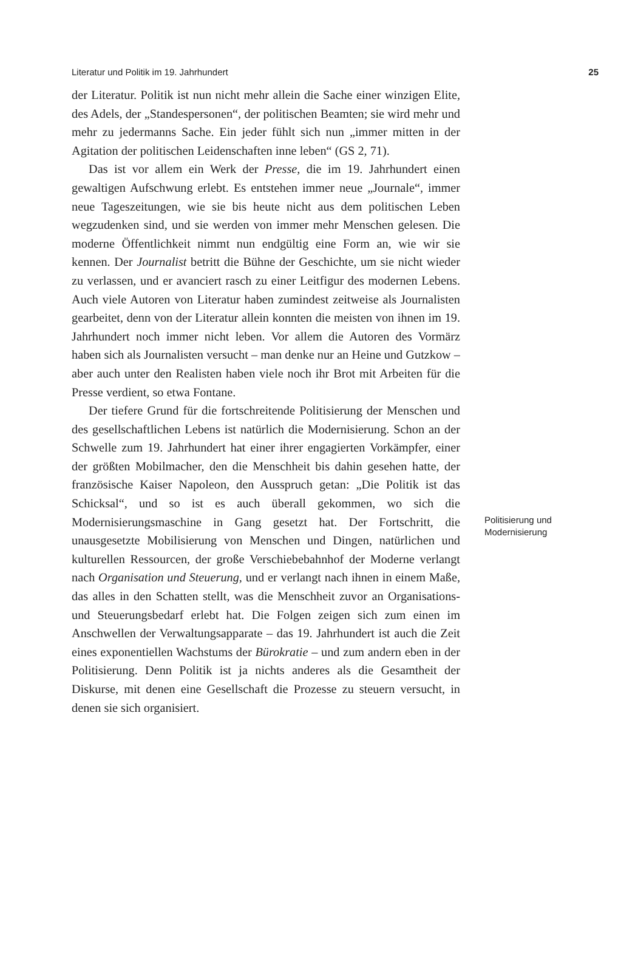Literatur und Politik im 19. Jahrhundert 25
der Literatur. Politik ist nun nicht mehr allein die Sache einer winzigen Elite, des Adels, der „Standespersonen“, der politischen Beamten; sie wird mehr und mehr zu jedermanns Sache. Ein jeder fühlt sich nun „immer mitten in der Agitation der politischen Leidenschaften inne leben“ (GS 2, 71).
Das ist vor allem ein Werk der Presse, die im 19. Jahrhundert einen gewaltigen Aufschwung erlebt. Es entstehen immer neue „Journale“, immer neue Tageszeitungen, wie sie bis heute nicht aus dem politischen Leben wegzudenken sind, und sie werden von immer mehr Menschen gelesen. Die moderne Öffentlichkeit nimmt nun endgültig eine Form an, wie wir sie kennen. Der Journalist betritt die Bühne der Geschichte, um sie nicht wieder zu verlassen, und er avanciert rasch zu einer Leitfigur des modernen Lebens. Auch viele Autoren von Literatur haben zumindest zeitweise als Journalisten gearbeitet, denn von der Literatur allein konnten die meisten von ihnen im 19. Jahrhundert noch immer nicht leben. Vor allem die Autoren des Vormärz haben sich als Journalisten versucht – man denke nur an Heine und Gutzkow – aber auch unter den Realisten haben viele noch ihr Brot mit Arbeiten für die Presse verdient, so etwa Fontane.
Der tiefere Grund für die fortschreitende Politisierung der Menschen und des gesellschaftlichen Lebens ist natürlich die Modernisierung. Schon an der Schwelle zum 19. Jahrhundert hat einer ihrer engagierten Vorkämpfer, einer der größten Mobilmacher, den die Menschheit bis dahin gesehen hatte, der französische Kaiser Napoleon, den Ausspruch getan: „Die Politik ist das Schicksal“, und so ist es auch überall gekommen, wo sich die Modernisierungsmaschine in Gang gesetzt hat. Der Fortschritt, die unausgesetzte Mobilisierung von Menschen und Dingen, natürlichen und kulturellen Ressourcen, der große Verschiebebahnhof der Moderne verlangt nach Organisation und Steuerung, und er verlangt nach ihnen in einem Maße, das alles in den Schatten stellt, was die Menschheit zuvor an Organisations- und Steuerungsbedarf erlebt hat. Die Folgen zeigen sich zum einen im Anschwellen der Verwaltungsapparate – das 19. Jahrhundert ist auch die Zeit eines exponentiellen Wachstums der Bürokratie – und zum andern eben in der Politisierung. Denn Politik ist ja nichts anderes als die Gesamtheit der Diskurse, mit denen eine Gesellschaft die Prozesse zu steuern versucht, in denen sie sich organisiert.
Politisierung und
Modernisierung